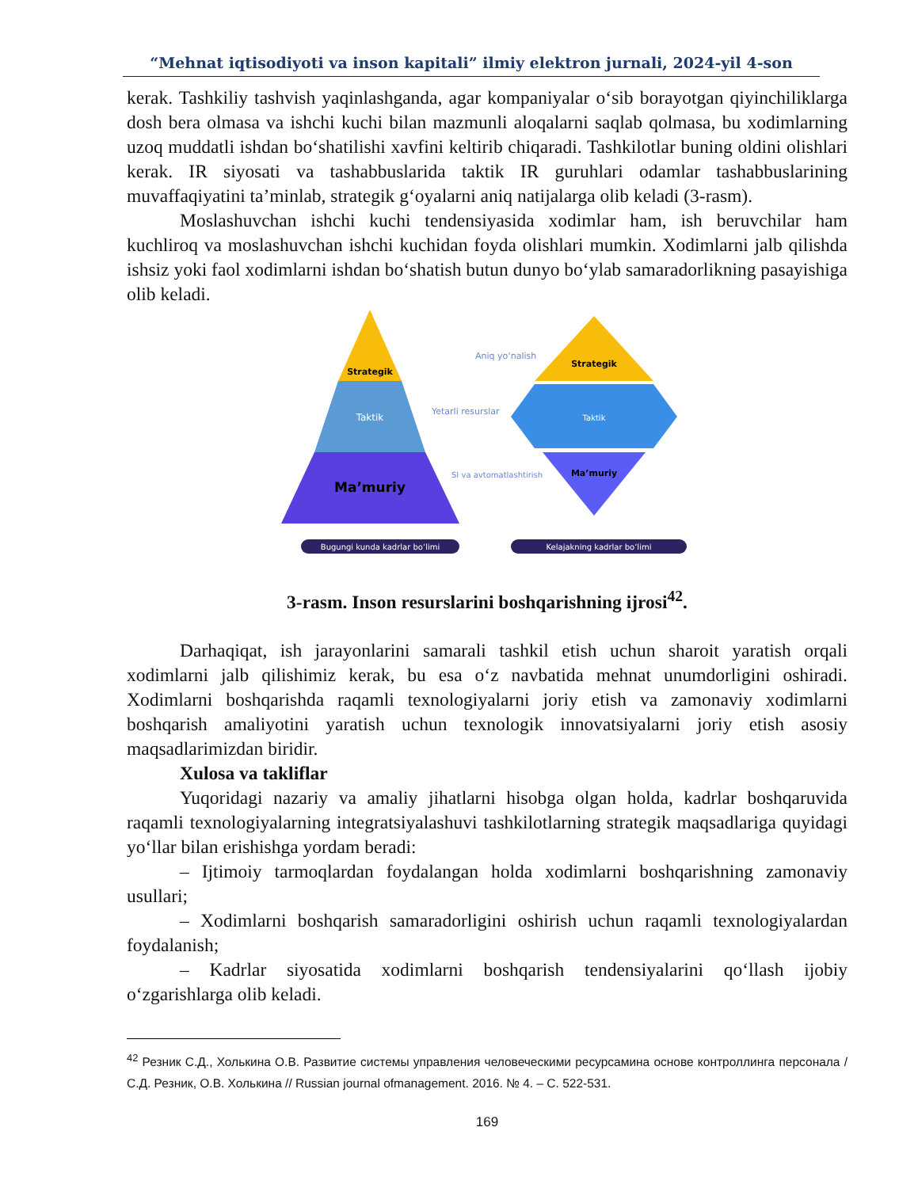“Mehnat iqtisodiyoti va inson kapitali” ilmiy elektron jurnali, 2024-yil 4-son
kerak. Tashkiliy tashvish yaqinlashganda, agar kompaniyalar oʻsib borayotgan qiyinchiliklarga dosh bera olmasa va ishchi kuchi bilan mazmunli aloqalarni saqlab qolmasa, bu xodimlarning uzoq muddatli ishdan boʻshatilishi xavfini keltirib chiqaradi. Tashkilotlar buning oldini olishlari kerak. IR siyosati va tashabbuslarida taktik IR guruhlari odamlar tashabbuslarining muvaffaqiyatini ta’minlab, strategik gʻoyalarni aniq natijalarga olib keladi (3-rasm).
Moslashuvchan ishchi kuchi tendensiyasida xodimlar ham, ish beruvchilar ham kuchliroq va moslashuvchan ishchi kuchidan foyda olishlari mumkin. Xodimlarni jalb qilishda ishsiz yoki faol xodimlarni ishdan boʻshatish butun dunyo boʻylab samaradorlikning pasayishiga olib keladi.
Strategik
Taktik
Ma’muriy
Strategik
Taktik
Ma’muriy
Aniq yoʻnalish
Yetarli resurslar
SI va avtomatlashtirish
Bugungi kunda kadrlar boʻlimi
Kelajakning kadrlar boʻlimi
3-rasm. Inson resurslarini boshqarishning ijrosi<sup>42</sup>.
Darhaqiqat, ish jarayonlarini samarali tashkil etish uchun sharoit yaratish orqali xodimlarni jalb qilishimiz kerak, bu esa oʻz navbatida mehnat unumdorligini oshiradi. Xodimlarni boshqarishda raqamli texnologiyalarni joriy etish va zamonaviy xodimlarni boshqarish amaliyotini yaratish uchun texnologik innovatsiyalarni joriy etish asosiy maqsadlarimizdan biridir.
Xulosa va takliflar
Yuqoridagi nazariy va amaliy jihatlarni hisobga olgan holda, kadrlar boshqaruvida raqamli texnologiyalarning integratsiyalashuvi tashkilotlarning strategik maqsadlariga quyidagi yoʻllar bilan erishishga yordam beradi:
– Ijtimoiy tarmoqlardan foydalangan holda xodimlarni boshqarishning zamonaviy usullari;
– Xodimlarni boshqarish samaradorligini oshirish uchun raqamli texnologiyalardan foydalanish;
– Kadrlar siyosatida xodimlarni boshqarish tendensiyalarini qoʻllash ijobiy oʻzgarishlarga olib keladi.
<sup>42</sup> Резник С.Д., Холькина О.В. Развитие системы управления человеческими ресурсамина основе контроллинга персонала / С.Д. Резник, О.В. Холькина // Russian journal ofmanagement. 2016. № 4. – С. 522-531.
169